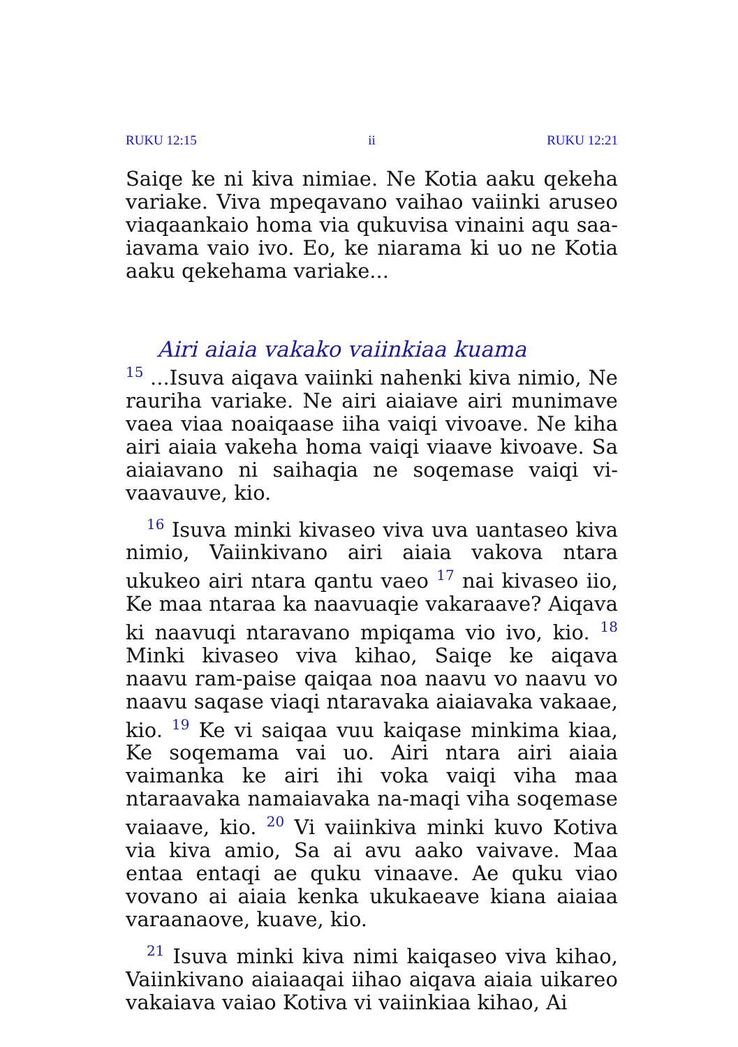RUKU 12:15 ii RUKU 12:21
Saiqe ke ni kiva nimiae. Ne Kotia aaku qekeha variake. Viva mpeqavano vaihao vaiinki aruseo viaqaankaio homa via qukuvisa vinaini aqu saa-iavama vaio ivo. Eo, ke niarama ki uo ne Kotia aaku qekehama variake...
Airi aiaia vakako vaiinkiaa kuama
<sup>15</sup> ...Isuva aiqava vaiinki nahenki kiva nimio, Ne rauriha variake. Ne airi aiaiave airi munimave vaea viaa noaiqaase iiha vaiqi vivoave. Ne kiha airi aiaia vakeha homa vaiqi viaave kivoave. Sa aiaiavano ni saihaqia ne soqemase vaiqi vi-vaavauve, kio.
<sup>16</sup> Isuva minki kivaseo viva uva uantaseo kiva nimio, Vaiinkivano airi aiaia vakova ntara ukukeo airi ntara qantu vaeo <sup>17</sup> nai kivaseo iio, Ke maa ntaraa ka naavuaqie vakaraave? Aiqava ki naavuqi ntaravano mpiqama vio ivo, kio. <sup>18</sup> Minki kivaseo viva kihao, Saiqe ke aiqava naavu ram-paise qaiqaa noa naavu vo naavu vo naavu saqase viaqi ntaravaka aiaiavaka vakaae, kio. <sup>19</sup> Ke vi saiqaa vuu kaiqase minkima kiaa, Ke soqemama vai uo. Airi ntara airi aiaia vaimanka ke airi ihi voka vaiqi viha maa ntaraavaka namaiavaka na-maqi viha soqemase vaiaave, kio. <sup>20</sup> Vi vaiinkiva minki kuvo Kotiva via kiva amio, Sa ai avu aako vaivave. Maa entaa entaqi ae quku vinaave. Ae quku viao vovano ai aiaia kenka ukukaeave kiana aiaiaa varaanaove, kuave, kio.
<sup>21</sup> Isuva minki kiva nimi kaiqaseo viva kihao, Vaiinkivano aiaiaaqai iihao aiqava aiaia uikareo vakaiava vaiao Kotiva vi vaiinkiaa kihao, Ai